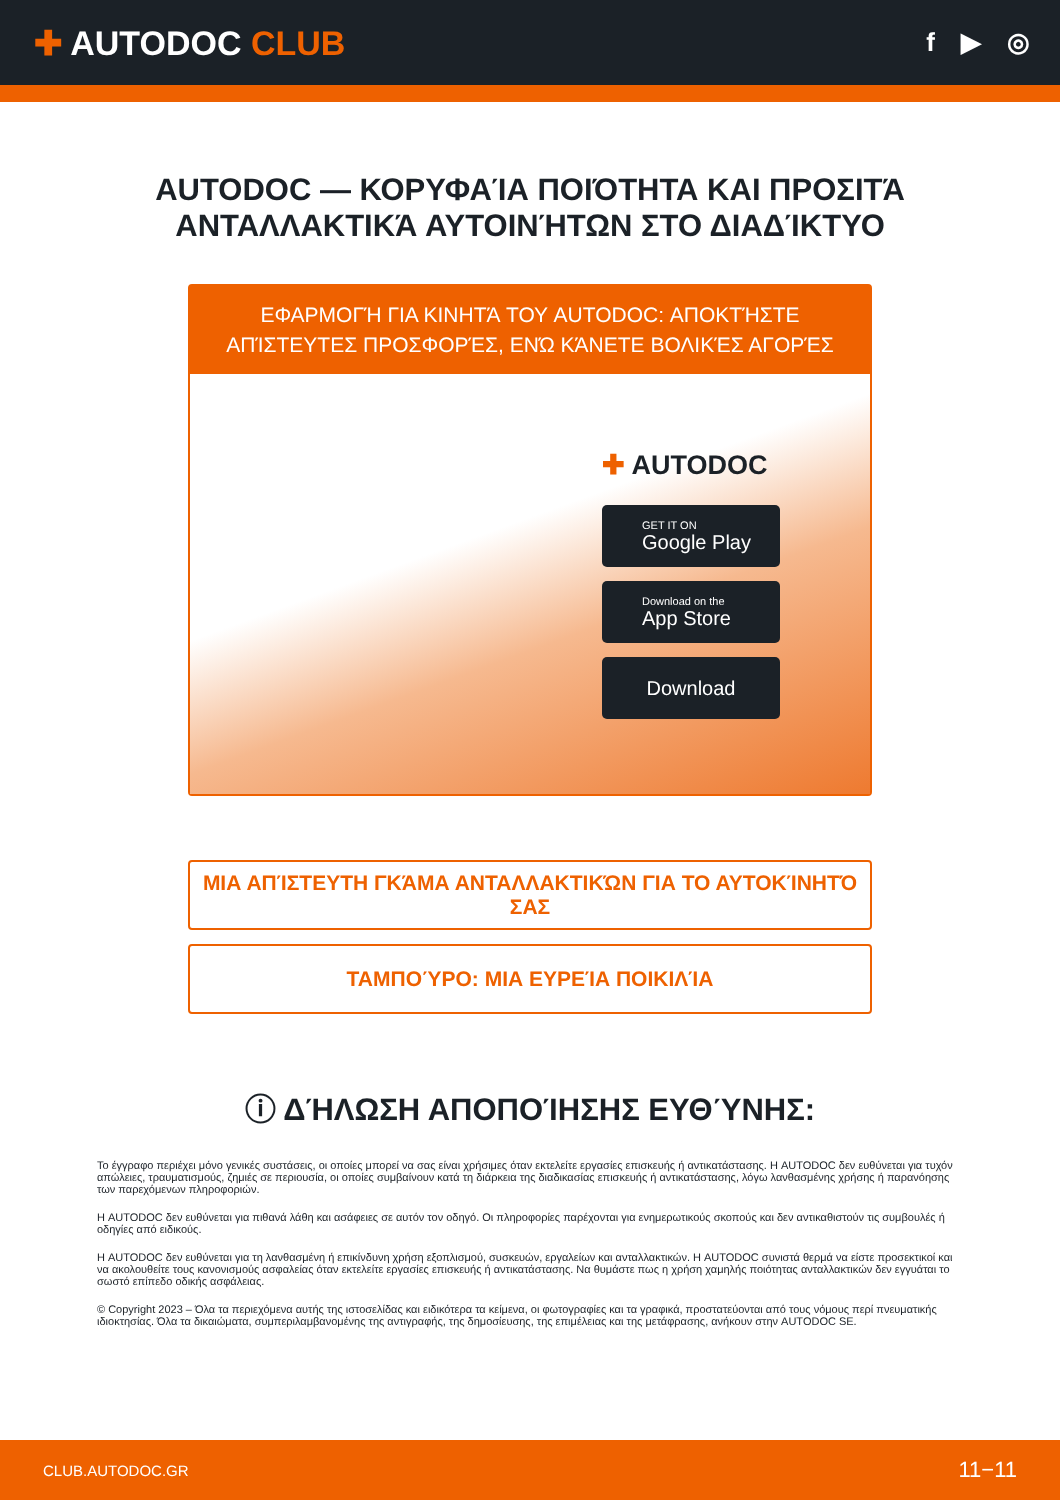✚ AUTODOC CLUB
f ▶ ◎
AUTODOC — ΚΟΡΥΦΑΊΑ ΠΟΙΌΤΗΤΑ ΚΑΙ ΠΡΟΣΙΤΆ ΑΝΤΑΛΛΑΚΤΙΚΆ ΑΥΤΟΙΝΉΤΩΝ ΣΤΟ ΔΙΑΔΊΚΤΥΟ
ΕΦΑΡΜΟΓΉ ΓΙΑ ΚΙΝΗΤΆ ΤΟΥ AUTODOC: ΑΠΟΚΤΉΣΤΕ ΑΠΊΣΤΕΥΤΕΣ ΠΡΟΣΦΟΡΈΣ, ΕΝΏ ΚΆΝΕΤΕ ΒΟΛΙΚΈΣ ΑΓΟΡΈΣ
✚ AUTODOC
GET IT ON
Google Play
Download on the
App Store
Download
ΜΙΑ ΑΠΊΣΤΕΥΤΗ ΓΚΆΜΑ ΑΝΤΑΛΛΑΚΤΙΚΏΝ ΓΙΑ ΤΟ ΑΥΤΟΚΊΝΗΤΌ ΣΑΣ
ΤΑΜΠΟΎΡΟ: ΜΙΑ ΕΥΡΕΊΑ ΠΟΙΚΙΛΊΑ
ⓘ ΔΉΛΩΣΗ ΑΠΟΠΟΊΗΣΗΣ ΕΥΘΎΝΗΣ:
Το έγγραφο περιέχει μόνο γενικές συστάσεις, οι οποίες μπορεί να σας είναι χρήσιμες όταν εκτελείτε εργασίες επισκευής ή αντικατάστασης. Η AUTODOC δεν ευθύνεται για τυχόν απώλειες, τραυματισμούς, ζημιές σε περιουσία, οι οποίες συμβαίνουν κατά τη διάρκεια της διαδικασίας επισκευής ή αντικατάστασης, λόγω λανθασμένης χρήσης ή παρανόησης των παρεχόμενων πληροφοριών.
Η AUTODOC δεν ευθύνεται για πιθανά λάθη και ασάφειες σε αυτόν τον οδηγό. Οι πληροφορίες παρέχονται για ενημερωτικούς σκοπούς και δεν αντικαθιστούν τις συμβουλές ή οδηγίες από ειδικούς.
Η AUTODOC δεν ευθύνεται για τη λανθασμένη ή επικίνδυνη χρήση εξοπλισμού, συσκευών, εργαλείων και ανταλλακτικών. Η AUTODOC συνιστά θερμά να είστε προσεκτικοί και να ακολουθείτε τους κανονισμούς ασφαλείας όταν εκτελείτε εργασίες επισκευής ή αντικατάστασης. Να θυμάστε πως η χρήση χαμηλής ποιότητας ανταλλακτικών δεν εγγυάται το σωστό επίπεδο οδικής ασφάλειας.
© Copyright 2023 – Όλα τα περιεχόμενα αυτής της ιστοσελίδας και ειδικότερα τα κείμενα, οι φωτογραφίες και τα γραφικά, προστατεύονται από τους νόμους περί πνευματικής ιδιοκτησίας. Όλα τα δικαιώματα, συμπεριλαμβανομένης της αντιγραφής, της δημοσίευσης, της επιμέλειας και της μετάφρασης, ανήκουν στην AUTODOC SE.
CLUB.AUTODOC.GR 11−11